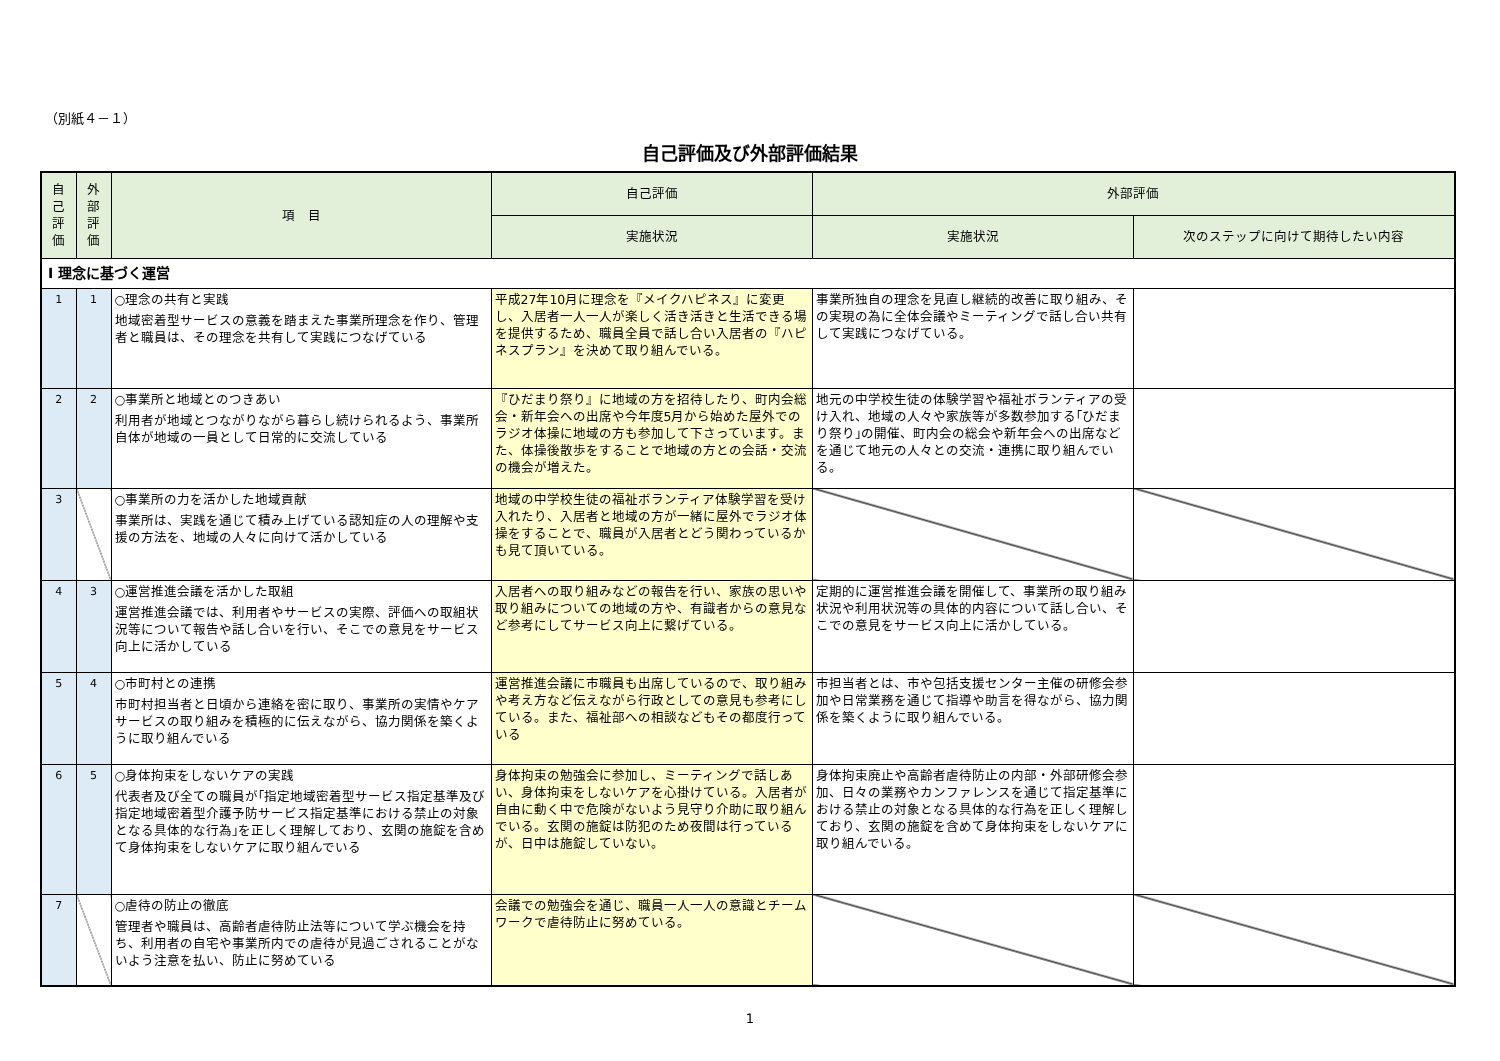（別紙４－１）
自己評価及び外部評価結果
| 自 己 評 価 | 外 部 評 価 | 項 目 | 自己評価 | 外部評価 | |
| --- | --- | --- | --- | --- | --- |
| | | | 実施状況 | 実施状況 | 次のステップに向けて期待したい内容 |
| Ⅰ 理念に基づく運営 | | | | | |
| 1 | 1 | ○理念の共有と実践 地域密着型サービスの意義を踏まえた事業所理念を作り、管理者と職員は、その理念を共有して実践につなげている | 平成27年10月に理念を『メイクハピネス』に変更し、入居者一人一人が楽しく活き活きと生活できる場を提供するため、職員全員で話し合い入居者の『ハピネスプラン』を決めて取り組んでいる。 | 事業所独自の理念を見直し継続的改善に取り組み、その実現の為に全体会議やミーティングで話し合い共有して実践につなげている。 | |
| 2 | 2 | ○事業所と地域とのつきあい 利用者が地域とつながりながら暮らし続けられるよう、事業所自体が地域の一員として日常的に交流している | 『ひだまり祭り』に地域の方を招待したり、町内会総会・新年会への出席や今年度5月から始めた屋外でのラジオ体操に地域の方も参加して下さっています。また、体操後散歩をすることで地域の方との会話・交流の機会が増えた。 | 地元の中学校生徒の体験学習や福祉ボランティアの受け入れ、地域の人々や家族等が多数参加する｢ひだまり祭り｣の開催、町内会の総会や新年会への出席などを通じて地元の人々との交流・連携に取り組んでいる。 | |
| 3 | | ○事業所の力を活かした地域貢献 事業所は、実践を通じて積み上げている認知症の人の理解や支援の方法を、地域の人々に向けて活かしている | 地域の中学校生徒の福祉ボランティア体験学習を受け入れたり、入居者と地域の方が一緒に屋外でラジオ体操をすることで、職員が入居者とどう関わっているかも見て頂いている。 | | |
| 4 | 3 | ○運営推進会議を活かした取組 運営推進会議では、利用者やサービスの実際、評価への取組状況等について報告や話し合いを行い、そこでの意見をサービス向上に活かしている | 入居者への取り組みなどの報告を行い、家族の思いや取り組みについての地域の方や、有識者からの意見など参考にしてサービス向上に繋げている。 | 定期的に運営推進会議を開催して、事業所の取り組み状況や利用状況等の具体的内容について話し合い、そこでの意見をサービス向上に活かしている。 | |
| 5 | 4 | ○市町村との連携 市町村担当者と日頃から連絡を密に取り、事業所の実情やケアサービスの取り組みを積極的に伝えながら、協力関係を築くように取り組んでいる | 運営推進会議に市職員も出席しているので、取り組みや考え方など伝えながら行政としての意見も参考にしている。また、福祉部への相談などもその都度行っている | 市担当者とは、市や包括支援センター主催の研修会参加や日常業務を通じて指導や助言を得ながら、協力関係を築くように取り組んでいる。 | |
| 6 | 5 | ○身体拘束をしないケアの実践 代表者及び全ての職員が｢指定地域密着型サービス指定基準及び指定地域密着型介護予防サービス指定基準における禁止の対象となる具体的な行為｣を正しく理解しており、玄関の施錠を含めて身体拘束をしないケアに取り組んでいる | 身体拘束の勉強会に参加し、ミーティングで話しあい、身体拘束をしないケアを心掛けている。入居者が自由に動く中で危険がないよう見守り介助に取り組んでいる。玄関の施錠は防犯のため夜間は行っているが、日中は施錠していない。 | 身体拘束廃止や高齢者虐待防止の内部・外部研修会参加、日々の業務やカンファレンスを通じて指定基準における禁止の対象となる具体的な行為を正しく理解しており、玄関の施錠を含めて身体拘束をしないケアに取り組んでいる。 | |
| 7 | | ○虐待の防止の徹底 管理者や職員は、高齢者虐待防止法等について学ぶ機会を持ち、利用者の自宅や事業所内での虐待が見過ごされることがないよう注意を払い、防止に努めている | 会議での勉強会を通じ、職員一人一人の意識とチームワークで虐待防止に努めている。 | | |
1